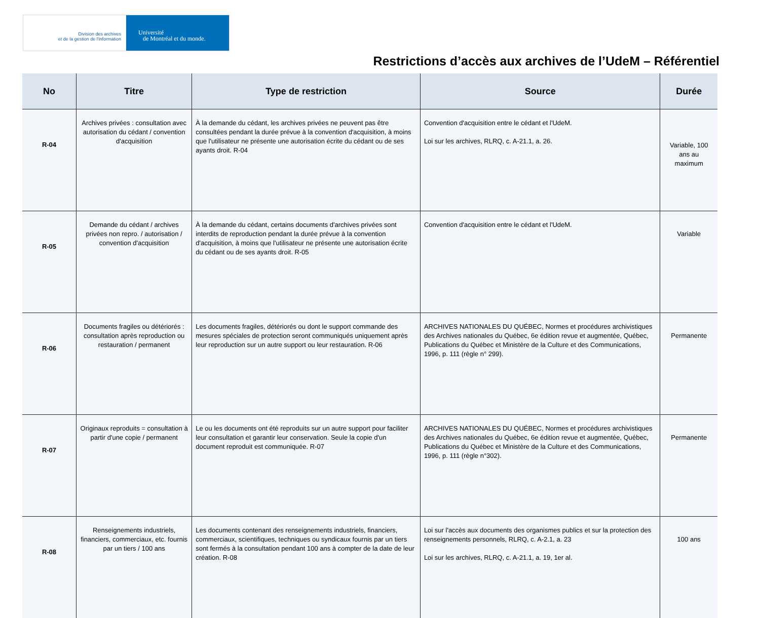Division des archives
et de la gestion de l'information
Université
de Montréal et du monde.
Restrictions d’accès aux archives de l’UdeM – Référentiel
| No | Titre | Type de restriction | Source | Durée |
| --- | --- | --- | --- | --- |
| R-04 | Archives privées : consultation avec autorisation du cédant / convention d'acquisition | À la demande du cédant, les archives privées ne peuvent pas être consultées pendant la durée prévue à la convention d'acquisition, à moins que l'utilisateur ne présente une autorisation écrite du cédant ou de ses ayants droit. R-04 | Convention d'acquisition entre le cédant et l'UdeM. Loi sur les archives, RLRQ, c. A-21.1, a. 26. | Variable, 100 ans au maximum |
| R-05 | Demande du cédant / archives privées non repro. / autorisation / convention d'acquisition | À la demande du cédant, certains documents d'archives privées sont interdits de reproduction pendant la durée prévue à la convention d'acquisition, à moins que l'utilisateur ne présente une autorisation écrite du cédant ou de ses ayants droit. R-05 | Convention d'acquisition entre le cédant et l'UdeM. | Variable |
| R-06 | Documents fragiles ou détériorés : consultation après reproduction ou restauration / permanent | Les documents fragiles, détériorés ou dont le support commande des mesures spéciales de protection seront communiqués uniquement après leur reproduction sur un autre support ou leur restauration. R-06 | ARCHIVES NATIONALES DU QUÉBEC, Normes et procédures archivistiques des Archives nationales du Québec, 6e édition revue et augmentée, Québec, Publications du Québec et Ministère de la Culture et des Communications, 1996, p. 111 (règle n° 299). | Permanente |
| R-07 | Originaux reproduits = consultation à partir d'une copie / permanent | Le ou les documents ont été reproduits sur un autre support pour faciliter leur consultation et garantir leur conservation. Seule la copie d'un document reproduit est communiquée. R-07 | ARCHIVES NATIONALES DU QUÉBEC, Normes et procédures archivistiques des Archives nationales du Québec, 6e édition revue et augmentée, Québec, Publications du Québec et Ministère de la Culture et des Communications, 1996, p. 111 (règle n°302). | Permanente |
| R-08 | Renseignements industriels, financiers, commerciaux, etc. fournis par un tiers / 100 ans | Les documents contenant des renseignements industriels, financiers, commerciaux, scientifiques, techniques ou syndicaux fournis par un tiers sont fermés à la consultation pendant 100 ans à compter de la date de leur création. R-08 | Loi sur l'accès aux documents des organismes publics et sur la protection des renseignements personnels, RLRQ, c. A-2.1, a. 23 Loi sur les archives, RLRQ, c. A-21.1, a. 19, 1er al. | 100 ans |